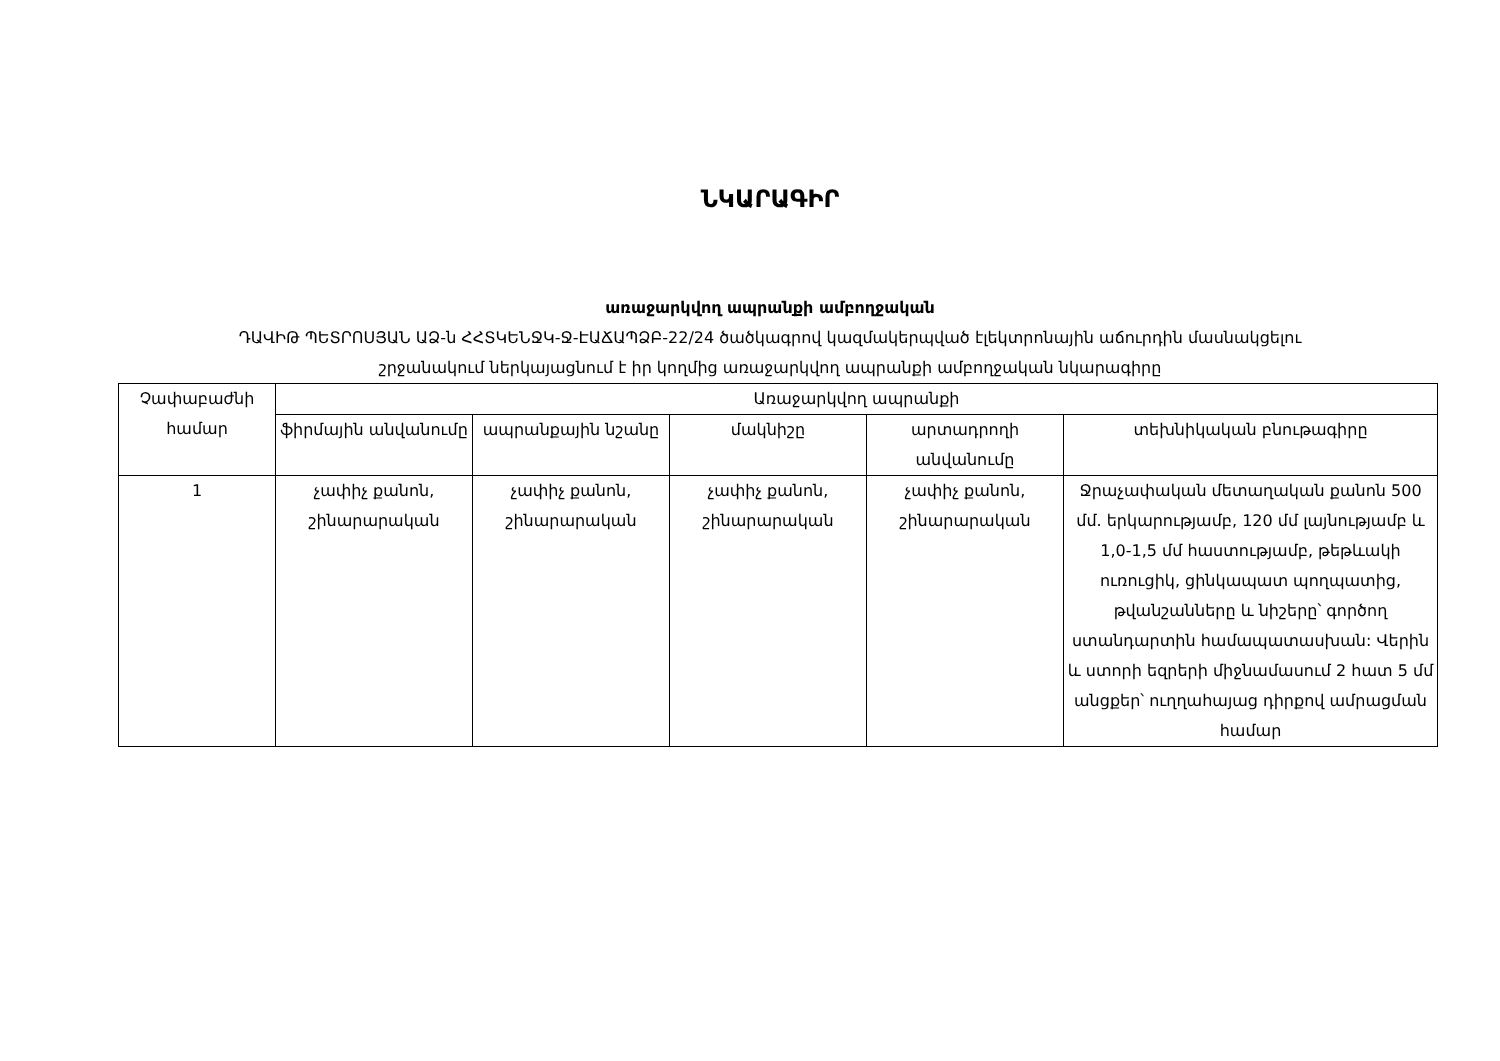ՆԿԱՐԱԳԻՐ
առաջարկվող ապրանքի ամբողջական
ԴԱՎԻԹ ՊԵՏՐՈՍՅԱՆ ԱՁ-ն ՀՀՏԿԵՆՋԿ-Ջ-ԷԱՃԱՊՁԲ-22/24 ծածկագրով կազմակերպված էլեկտրոնային աճուրդին մասնակցելու
շրջանակում ներկայացնում է իր կողմից առաջարկվող ապրանքի ամբողջական նկարագիրը
| Չափաբաժնի համար | Առաջարկվող ապրանքի | | | | |
| --- | --- | --- | --- | --- | --- |
| | ֆիրմային անվանումը | ապրանքային նշանը | մակնիշը | արտադրողի անվանումը | տեխնիկական բնութագիրը |
| 1 | չափիչ քանոն, շինարարական | չափիչ քանոն, շինարարական | չափիչ քանոն, շինարարական | չափիչ քանոն, շինարարական | Ջրաչափական մետաղական քանոն 500 մմ. երկարությամբ, 120 մմ լայնությամբ և 1,0-1,5 մմ հաստությամբ, թեթևակի ուռուցիկ, ցինկապատ պողպատից, թվանշանները և նիշերը՝ գործող ստանդարտին համապատասխան: Վերին և ստորի եզրերի միջնամասում 2 հատ 5 մմ անցքեր՝ ուղղահայաց դիրքով ամրացման համար |